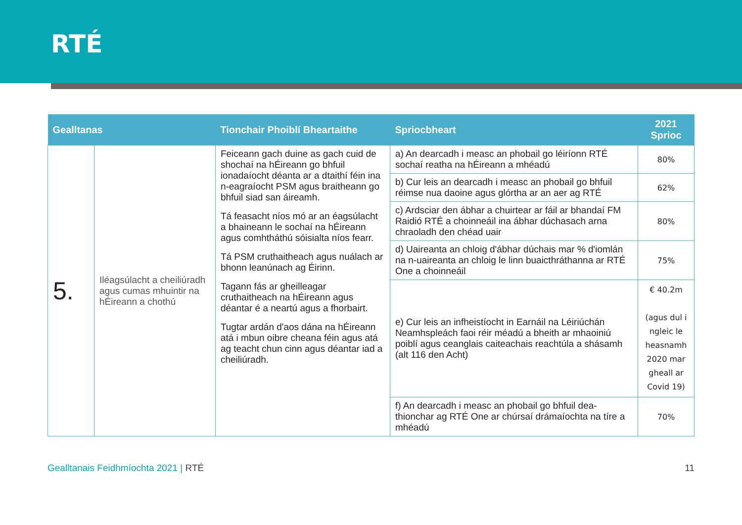RTÉ
| Gealltanas | | Tionchair Phoiblí Bheartaithe | Spriocbheart | 2021 Sprioc |
| --- | --- | --- | --- | --- |
| 5. | Iléagsúlacht a cheiliúradh agus cumas mhuintir na hÉireann a chothú | Feiceann gach duine as gach cuid de shochaí na hÉireann go bhfuil ionadaíocht déanta ar a dtaithí féin ina n-eagraíocht PSM agus braitheann go bhfuil siad san áireamh. Tá feasacht níos mó ar an éagsúlacht a bhaineann le sochaí na hÉireann agus comhtháthú sóisialta níos fearr. Tá PSM cruthaitheach agus nuálach ar bhonn leanúnach ag Éirinn. Tagann fás ar gheilleagar cruthaitheach na hÉireann agus déantar é a neartú agus a fhorbairt. Tugtar ardán d'aos dána na hÉireann atá i mbun oibre cheana féin agus atá ag teacht chun cinn agus déantar iad a cheiliúradh. | a) An dearcadh i measc an phobail go léiríonn RTÉ sochaí reatha na hÉireann a mhéadú | 80% |
| | | | b) Cur leis an dearcadh i measc an phobail go bhfuil réimse nua daoine agus glórtha ar an aer ag RTÉ | 62% |
| | | | c) Ardsciar den ábhar a chuirtear ar fáil ar bhandaí FM Raidió RTÉ a choinneáil ina ábhar dúchasach arna chraoladh den chéad uair | 80% |
| | | | d) Uaireanta an chloig d'ábhar dúchais mar % d'iomlán na n-uaireanta an chloig le linn buaicthráthanna ar RTÉ One a choinneáil | 75% |
| | | | e) Cur leis an infheistíocht in Earnáil na Léiriúchán Neamhspleách faoi réir méadú a bheith ar mhaoiniú poiblí agus ceanglais caiteachais reachtúla a shásamh (alt 116 den Acht) | € 40.2m (agus dul i ngleic le heasnamh 2020 mar gheall ar Covid 19) |
| | | | f) An dearcadh i measc an phobail go bhfuil dea-thionchar ag RTÉ One ar chúrsaí drámaíochta na tíre a mhéadú | 70% |
Gealltanais Feidhmíochta 2021 | RTÉ
11